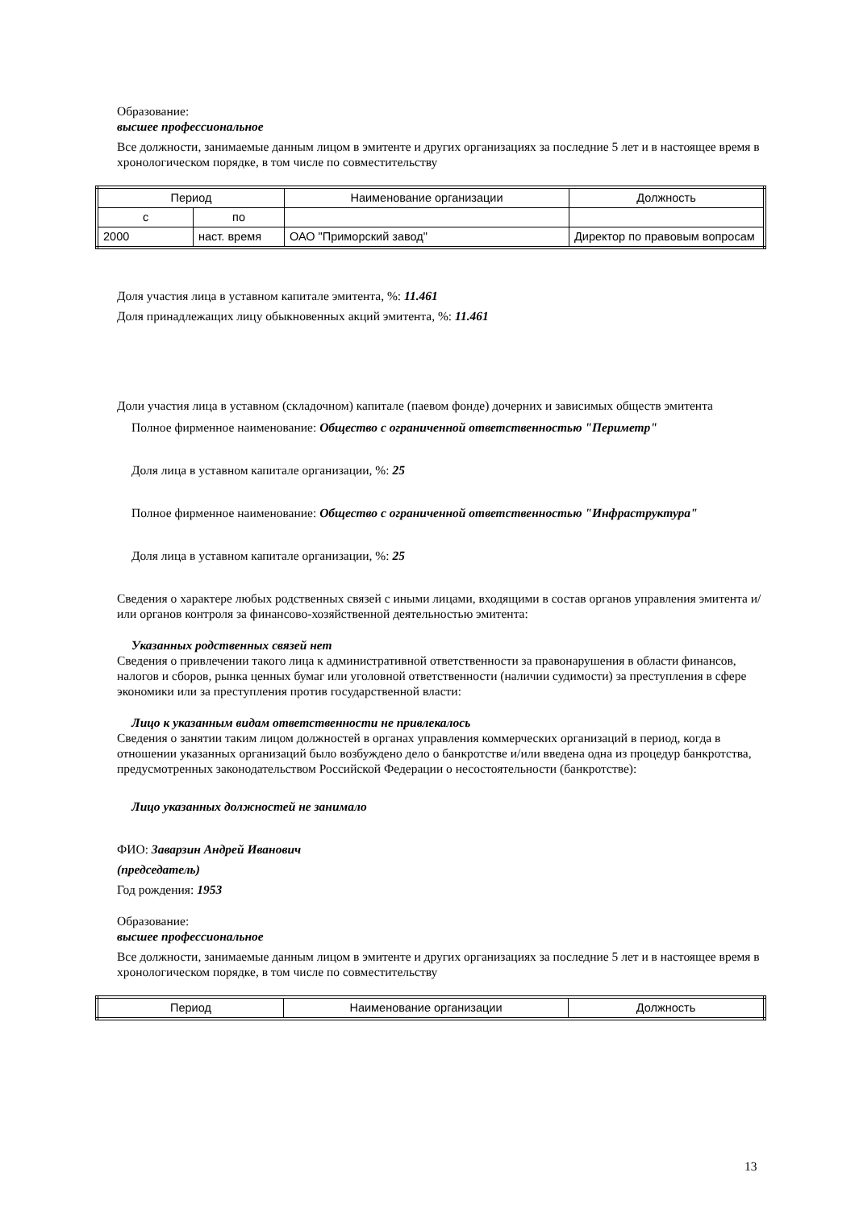Образование:
высшее профессиональное
Все должности, занимаемые данным лицом в эмитенте и других организациях за последние 5 лет и в настоящее время в хронологическом порядке, в том числе по совместительству
| Период | | Наименование организации | Должность |
| с | по | | |
| 2000 | наст. время | ОАО "Приморский завод" | Директор по правовым вопросам |
Доля участия лица в уставном капитале эмитента, %: 11.461
Доля принадлежащих лицу обыкновенных акций эмитента, %: 11.461
Доли участия лица в уставном (складочном) капитале (паевом фонде) дочерних и зависимых обществ эмитента
Полное фирменное наименование: Общество с ограниченной ответственностью "Периметр"
Доля лица в уставном капитале организации, %: 25
Полное фирменное наименование: Общество с ограниченной ответственностью "Инфраструктура"
Доля лица в уставном капитале организации, %: 25
Сведения о характере любых родственных связей с иными лицами, входящими в состав органов управления эмитента и/или органов контроля за финансово-хозяйственной деятельностью эмитента:
Указанных родственных связей нет
Сведения о привлечении такого лица к административной ответственности за правонарушения в области финансов, налогов и сборов, рынка ценных бумаг или уголовной ответственности (наличии судимости) за преступления в сфере экономики или за преступления против государственной власти:
Лицо к указанным видам ответственности не привлекалось
Сведения о занятии таким лицом должностей в органах управления коммерческих организаций в период, когда в отношении указанных организаций было возбуждено дело о банкротстве и/или введена одна из процедур банкротства, предусмотренных законодательством Российской Федерации о несостоятельности (банкротстве):
Лицо указанных должностей не занимало
ФИО: Заварзин Андрей Иванович
(председатель)
Год рождения: 1953
Образование:
высшее профессиональное
Все должности, занимаемые данным лицом в эмитенте и других организациях за последние 5 лет и в настоящее время в хронологическом порядке, в том числе по совместительству
| Период | Наименование организации | Должность |
13